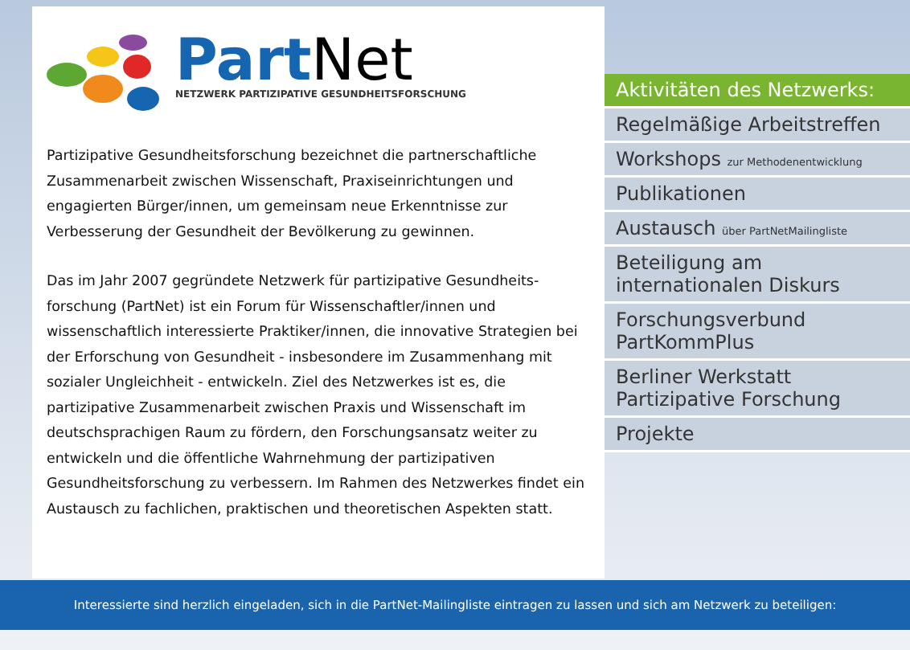Part Net
NETZWERK PARTIZIPATIVE GESUNDHEITSFORSCHUNG
Partizipative Gesundheitsforschung bezeichnet die partnerschaftliche Zusammenarbeit zwischen Wissenschaft, Praxiseinrichtungen und engagierten Bürger/innen, um gemeinsam neue Erkenntnisse zur Verbesserung der Gesundheit der Bevölkerung zu gewinnen.
Das im Jahr 2007 gegründete Netzwerk für partizipative Gesundheits-forschung (PartNet) ist ein Forum für Wissenschaftler/innen und wissenschaftlich interessierte Praktiker/innen, die innovative Strategien bei der Erforschung von Gesundheit - insbesondere im Zusammenhang mit sozialer Ungleichheit - entwickeln. Ziel des Netzwerkes ist es, die partizipative Zusammenarbeit zwischen Praxis und Wissenschaft im deutschsprachigen Raum zu fördern, den Forschungsansatz weiter zu entwickeln und die öffentliche Wahrnehmung der partizipativen Gesundheitsforschung zu verbessern. Im Rahmen des Netzwerkes findet ein Austausch zu fachlichen, praktischen und theoretischen Aspekten statt.
Aktivitäten des Netzwerks:
Regelmäßige Arbeitstreffen
Workshops zur Methodenentwicklung
Publikationen
Austausch über PartNetMailingliste
Beteiligung am
internationalen Diskurs
Forschungsverbund
PartKommPlus
Berliner Werkstatt
Partizipative Forschung
Projekte
Interessierte sind herzlich eingeladen, sich in die PartNet-Mailingliste eintragen zu lassen und sich am Netzwerk zu beteiligen: